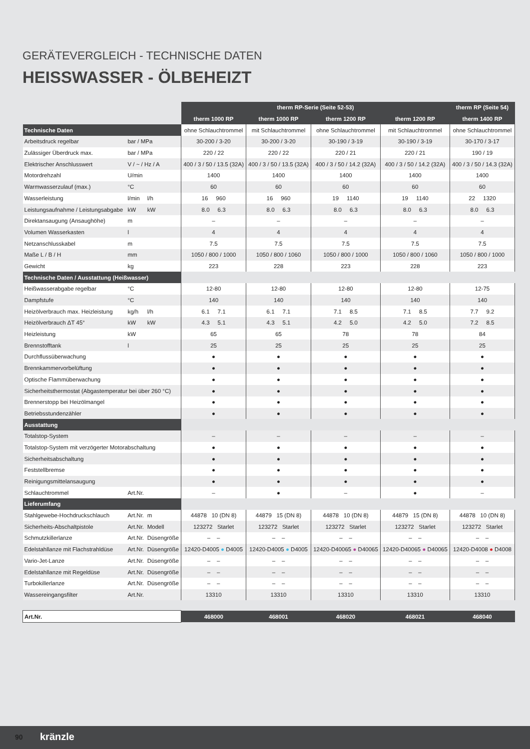GERÄTEVERGLEICH - TECHNISCHE DATEN
HEISSWASSER - ÖLBEHEIZT
| | | | therm RP-Serie (Seite 52-53) | | | | therm RP (Seite 54) |
| --- | --- | --- | --- | --- | --- | --- | --- |
| | | | therm 1000 RP | therm 1000 RP | therm 1200 RP | therm 1200 RP | therm 1400 RP |
| Technische Daten | | | ohne Schlauchtrommel | mit Schlauchtrommel | ohne Schlauchtrommel | mit Schlauchtrommel | ohne Schlauchtrommel |
| Arbeitsdruck regelbar | bar / MPa | | 30-200 / 3-20 | 30-200 / 3-20 | 30-190 / 3-19 | 30-190 / 3-19 | 30-170 / 3-17 |
| Zulässiger Überdruck max. | bar / MPa | | 220 / 22 | 220 / 22 | 220 / 21 | 220 / 21 | 190 / 19 |
| Elektrischer Anschlusswert | V / ~ / Hz / A | | 400 / 3 / 50 / 13.5 (32A) | 400 / 3 / 50 / 13.5 (32A) | 400 / 3 / 50 / 14.2 (32A) | 400 / 3 / 50 / 14.2 (32A) | 400 / 3 / 50 / 14.3 (32A) |
| Motordrehzahl | U/min | | 1400 | 1400 | 1400 | 1400 | 1400 |
| Warmwasserzulauf (max.) | °C | | 60 | 60 | 60 | 60 | 60 |
| Wasserleistung | l/min | l/h | 16 960 | 16 960 | 19 1140 | 19 1140 | 22 1320 |
| Leistungsaufnahme / Leistungsabgabe | kW | kW | 8.0 6.3 | 8.0 6.3 | 8.0 6.3 | 8.0 6.3 | 8.0 6.3 |
| Direktansaugung (Ansaughöhe) | m | | – | – | – | – | – |
| Volumen Wasserkasten | l | | 4 | 4 | 4 | 4 | 4 |
| Netzanschlusskabel | m | | 7.5 | 7.5 | 7.5 | 7.5 | 7.5 |
| Maße L / B / H | mm | | 1050 / 800 / 1000 | 1050 / 800 / 1060 | 1050 / 800 / 1000 | 1050 / 800 / 1060 | 1050 / 800 / 1000 |
| Gewicht | kg | | 223 | 228 | 223 | 228 | 223 |
| Technische Daten / Ausstattung (Heißwasser) | | | | | | | |
| Heißwasserabgabe regelbar | °C | | 12-80 | 12-80 | 12-80 | 12-80 | 12-75 |
| Dampfstufe | °C | | 140 | 140 | 140 | 140 | 140 |
| Heizölverbrauch max. Heizleistung | kg/h | l/h | 6.1 7.1 | 6.1 7.1 | 7.1 8.5 | 7.1 8.5 | 7.7 9.2 |
| Heizölverbrauch ΔT 45° | kW | kW | 4.3 5.1 | 4.3 5.1 | 4.2 5.0 | 4.2 5.0 | 7.2 8.5 |
| Heizleistung | kW | | 65 | 65 | 78 | 78 | 84 |
| Brennstofftank | l | | 25 | 25 | 25 | 25 | 25 |
| Durchflussüberwachung | | | ● | ● | ● | ● | ● |
| Brennkammervorbelüftung | | | ● | ● | ● | ● | ● |
| Optische Flammüberwachung | | | ● | ● | ● | ● | ● |
| Sicherheitsthermostat (Abgastemperatur bei über 260 °C) | | | ● | ● | ● | ● | ● |
| Brennerstopp bei Heizölmangel | | | ● | ● | ● | ● | ● |
| Betriebsstundenzähler | | | ● | ● | ● | ● | ● |
| Ausstattung | | | | | | | |
| Totalstop-System | | | – | – | – | – | – |
| Totalstop-System mit verzögerter Motorabschaltung | | | ● | ● | ● | ● | ● |
| Sicherheitsabschaltung | | | ● | ● | ● | ● | ● |
| Feststellbremse | | | ● | ● | ● | ● | ● |
| Reinigungsmittelansaugung | | | ● | ● | ● | ● | ● |
| Schlauchtrommel | Art.Nr. | | – | ● | – | ● | – |
| Lieferumfang | | | | | | | |
| Stahlgewebe-Hochdruckschlauch | Art.Nr. | m | 44878 10 (DN 8) | 44879 15 (DN 8) | 44878 10 (DN 8) | 44879 15 (DN 8) | 44878 10 (DN 8) |
| Sicherheits-Abschaltpistole | Art.Nr. | Modell | 123272 Starlet | 123272 Starlet | 123272 Starlet | 123272 Starlet | 123272 Starlet |
| Schmutzkillerlanze | Art.Nr. | Düsengröße | – – | – – | – – | – – | – – |
| Edelstahllanze mit Flachstrahldüse | Art.Nr. | Düsengröße | 12420-D4005 ● D4005 | 12420-D4005 ● D4005 | 12420-D40065 ● D40065 | 12420-D40065 ● D40065 | 12420-D4008 ● D4008 |
| Vario-Jet-Lanze | Art.Nr. | Düsengröße | – – | – – | – – | – – | – – |
| Edelstahllanze mit Regeldüse | Art.Nr. | Düsengröße | – – | – – | – – | – – | – – |
| Turbokillerlanze | Art.Nr. | Düsengröße | – – | – – | – – | – – | – – |
| Wassereingangsfilter | Art.Nr. | | 13310 | 13310 | 13310 | 13310 | 13310 |
| Art.Nr. | | | 468000 | 468001 | 468020 | 468021 | 468040 |
90 kränzle